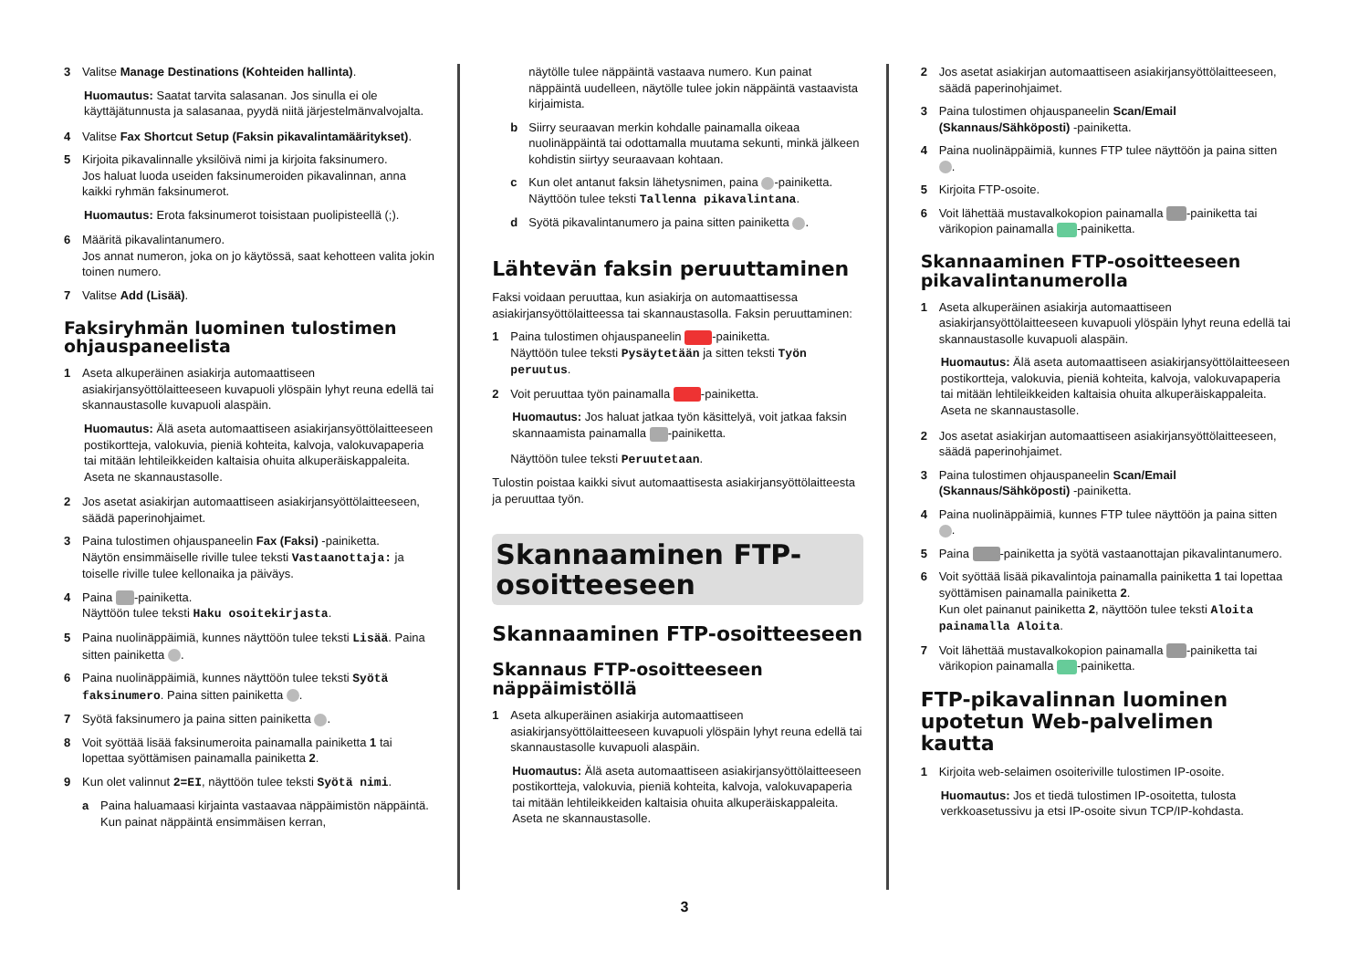3 Valitse Manage Destinations (Kohteiden hallinta).
Huomautus: Saatat tarvita salasanan. Jos sinulla ei ole käyttäjätunnusta ja salasanaa, pyydä niitä järjestelmänvalvojalta.
4 Valitse Fax Shortcut Setup (Faksin pikavalintamääritykset).
5 Kirjoita pikavalinnalle yksilöivä nimi ja kirjoita faksinumero.
Jos haluat luoda useiden faksinumeroiden pikavalinnan, anna kaikki ryhmän faksinumerot.
Huomautus: Erota faksinumerot toisistaan puolipisteellä (;).
6 Määritä pikavalintanumero.
Jos annat numeron, joka on jo käytössä, saat kehotteen valita jokin toinen numero.
7 Valitse Add (Lisää).
Faksiryhmän luominen tulostimen ohjauspaneelista
1 Aseta alkuperäinen asiakirja automaattiseen asiakirjansyöttölaitteeseen kuvapuoli ylöspäin lyhyt reuna edellä tai skannaustasolle kuvapuoli alaspäin.
Huomautus: Älä aseta automaattiseen asiakirjansyöttölaitteeseen postikortteja, valokuvia, pieniä kohteita, kalvoja, valokuvapaperia tai mitään lehtileikkeiden kaltaisia ohuita alkuperäiskappaleita. Aseta ne skannaustasolle.
2 Jos asetat asiakirjan automaattiseen asiakirjansyöttölaitteeseen, säädä paperinohjaimet.
3 Paina tulostimen ohjauspaneelin Fax (Faksi) -painiketta.
Näytön ensimmäiselle riville tulee teksti Vastaanottaja: ja toiselle riville tulee kellonaika ja päiväys.
4 Paina -painiketta.
Näyttöön tulee teksti Haku osoitekirjasta.
5 Paina nuolinäppäimiä, kunnes näyttöön tulee teksti Lisää. Paina sitten painiketta .
6 Paina nuolinäppäimiä, kunnes näyttöön tulee teksti Syötä faksinumero. Paina sitten painiketta .
7 Syötä faksinumero ja paina sitten painiketta .
8 Voit syöttää lisää faksinumeroita painamalla painiketta 1 tai lopettaa syöttämisen painamalla painiketta 2.
9 Kun olet valinnut 2=EI, näyttöön tulee teksti Syötä nimi.
a Paina haluamaasi kirjainta vastaavaa näppäimistön näppäintä. Kun painat näppäintä ensimmäisen kerran,
näytölle tulee näppäintä vastaava numero. Kun painat näppäintä uudelleen, näytölle tulee jokin näppäintä vastaavista kirjaimista.
b Siirry seuraavan merkin kohdalle painamalla oikeaa nuolinäppäintä tai odottamalla muutama sekunti, minkä jälkeen kohdistin siirtyy seuraavaan kohtaan.
c Kun olet antanut faksin lähetysnimen, paina -painiketta.
Näyttöön tulee teksti Tallenna pikavalintana.
d Syötä pikavalintanumero ja paina sitten painiketta .
Lähtevän faksin peruuttaminen
Faksi voidaan peruuttaa, kun asiakirja on automaattisessa asiakirjansyöttölaitteessa tai skannaustasolla. Faksin peruuttaminen:
1 Paina tulostimen ohjauspaneelin -painiketta.
Näyttöön tulee teksti Pysäytetään ja sitten teksti Työn peruutus.
2 Voit peruuttaa työn painamalla -painiketta.
Huomautus: Jos haluat jatkaa työn käsittelyä, voit jatkaa faksin skannaamista painamalla -painiketta.
Näyttöön tulee teksti Peruutetaan.
Tulostin poistaa kaikki sivut automaattisesta asiakirjansyöttölaitteesta ja peruuttaa työn.
Skannaaminen FTP-osoitteeseen
Skannaaminen FTP-osoitteeseen
Skannaus FTP-osoitteeseen näppäimistöllä
1 Aseta alkuperäinen asiakirja automaattiseen asiakirjansyöttölaitteeseen kuvapuoli ylöspäin lyhyt reuna edellä tai skannaustasolle kuvapuoli alaspäin.
Huomautus: Älä aseta automaattiseen asiakirjansyöttölaitteeseen postikortteja, valokuvia, pieniä kohteita, kalvoja, valokuvapaperia tai mitään lehtileikkeiden kaltaisia ohuita alkuperäiskappaleita. Aseta ne skannaustasolle.
2 Jos asetat asiakirjan automaattiseen asiakirjansyöttölaitteeseen, säädä paperinohjaimet.
3 Paina tulostimen ohjauspaneelin Scan/Email (Skannaus/Sähköposti) -painiketta.
4 Paina nuolinäppäimiä, kunnes FTP tulee näyttöön ja paina sitten .
5 Kirjoita FTP-osoite.
6 Voit lähettää mustavalkokopion painamalla -painiketta tai värikopion painamalla -painiketta.
Skannaaminen FTP-osoitteeseen pikavalintanumerolla
1 Aseta alkuperäinen asiakirja automaattiseen asiakirjansyöttölaitteeseen kuvapuoli ylöspäin lyhyt reuna edellä tai skannaustasolle kuvapuoli alaspäin.
Huomautus: Älä aseta automaattiseen asiakirjansyöttölaitteeseen postikortteja, valokuvia, pieniä kohteita, kalvoja, valokuvapaperia tai mitään lehtileikkeiden kaltaisia ohuita alkuperäiskappaleita. Aseta ne skannaustasolle.
2 Jos asetat asiakirjan automaattiseen asiakirjansyöttölaitteeseen, säädä paperinohjaimet.
3 Paina tulostimen ohjauspaneelin Scan/Email (Skannaus/Sähköposti) -painiketta.
4 Paina nuolinäppäimiä, kunnes FTP tulee näyttöön ja paina sitten .
5 Paina -painiketta ja syötä vastaanottajan pikavalintanumero.
6 Voit syöttää lisää pikavalintoja painamalla painiketta 1 tai lopettaa syöttämisen painamalla painiketta 2.
Kun olet painanut painiketta 2, näyttöön tulee teksti Aloita painamalla Aloita.
7 Voit lähettää mustavalkokopion painamalla -painiketta tai värikopion painamalla -painiketta.
FTP-pikavalinnan luominen upotetun Web-palvelimen kautta
1 Kirjoita web-selaimen osoiteriville tulostimen IP-osoite.
Huomautus: Jos et tiedä tulostimen IP-osoitetta, tulosta verkkoasetussivu ja etsi IP-osoite sivun TCP/IP-kohdasta.
3